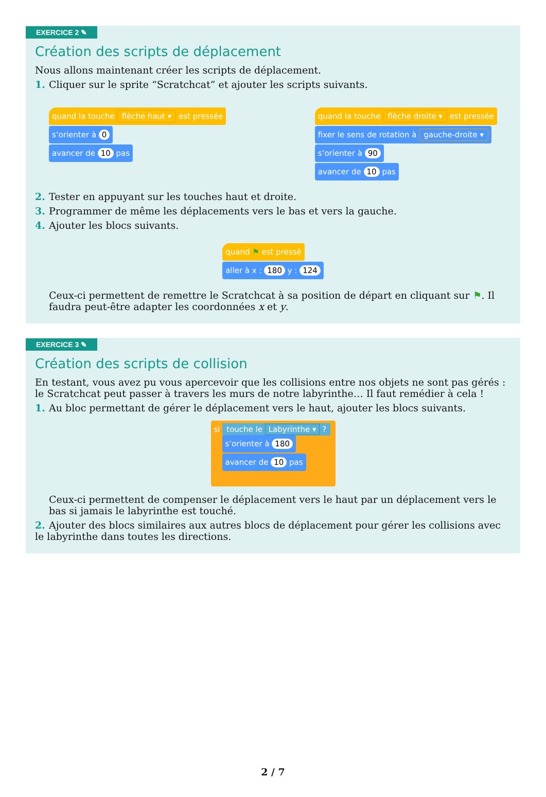EXERCICE 2 ✎
Création des scripts de déplacement
Nous allons maintenant créer les scripts de déplacement.
1. Cliquer sur le sprite “Scratchcat” et ajouter les scripts suivants.
quand la touche flèche haut ▾ est pressée
s’orienter à 0
avancer de 10 pas
quand la touche flèche droite ▾ est pressée
fixer le sens de rotation à gauche-droite ▾
s’orienter à 90
avancer de 10 pas
2. Tester en appuyant sur les touches haut et droite.
3. Programmer de même les déplacements vers le bas et vers la gauche.
4. Ajouter les blocs suivants.
quand ⚑ est pressé
aller à x : 180 y : 124
Ceux-ci permettent de remettre le Scratchcat à sa position de départ en cliquant sur ⚑. Il faudra peut-être adapter les coordonnées x et y.
EXERCICE 3 ✎
Création des scripts de collision
En testant, vous avez pu vous apercevoir que les collisions entre nos objets ne sont pas gérés : le Scratchcat peut passer à travers les murs de notre labyrinthe… Il faut remédier à cela !
1. Au bloc permettant de gérer le déplacement vers le haut, ajouter les blocs suivants.
si touche le Labyrinthe ▾ ?
s’orienter à 180
avancer de 10 pas
Ceux-ci permettent de compenser le déplacement vers le haut par un déplacement vers le bas si jamais le labyrinthe est touché.
2. Ajouter des blocs similaires aux autres blocs de déplacement pour gérer les collisions avec le labyrinthe dans toutes les directions.
2 / 7